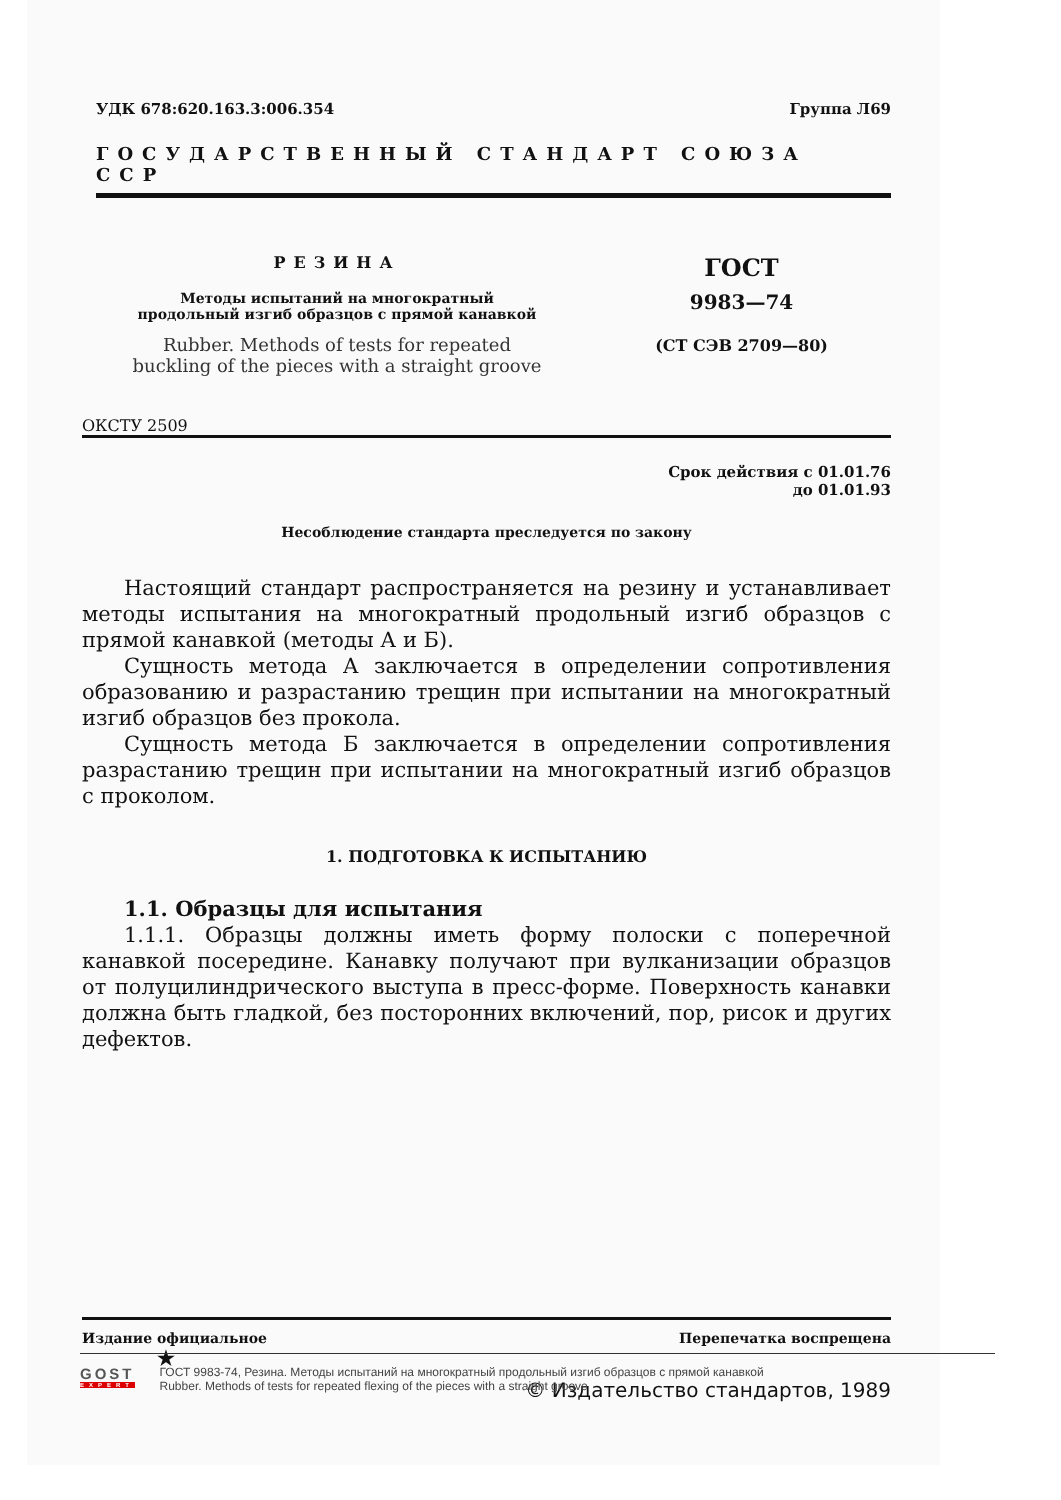УДК 678:620.163.3:006.354 Группа Л69
ГОСУДАРСТВЕННЫЙ СТАНДАРТ СОЮЗА ССР
РЕЗИНА
Методы испытаний на многократный
продольный изгиб образцов с прямой канавкой
Rubber. Methods of tests for repeated
buckling of the pieces with a straight groove
ГОСТ
9983—74
(СТ СЭВ 2709—80)
ОКСТУ 2509
Срок действия с 01.01.76
до 01.01.93
Несоблюдение стандарта преследуется по закону
Настоящий стандарт распространяется на резину и устанавливает методы испытания на многократный продольный изгиб образцов с прямой канавкой (методы А и Б).
Сущность метода А заключается в определении сопротивления образованию и разрастанию трещин при испытании на многократный изгиб образцов без прокола.
Сущность метода Б заключается в определении сопротивления разрастанию трещин при испытании на многократный изгиб образцов с проколом.
1. ПОДГОТОВКА К ИСПЫТАНИЮ
1.1. Образцы для испытания
1.1.1. Образцы должны иметь форму полоски с поперечной канавкой посередине. Канавку получают при вулканизации образцов от полуцилиндрического выступа в пресс-форме. Поверхность канавки должна быть гладкой, без посторонних включений, пор, рисок и других дефектов.
Издание официальное
★ Перепечатка воспрещена
© Издательство стандартов, 1989
GOST
EXPERT
ГОСТ 9983-74, Резина. Методы испытаний на многократный продольный изгиб образцов с прямой канавкой
Rubber. Methods of tests for repeated flexing of the pieces with a straight groove